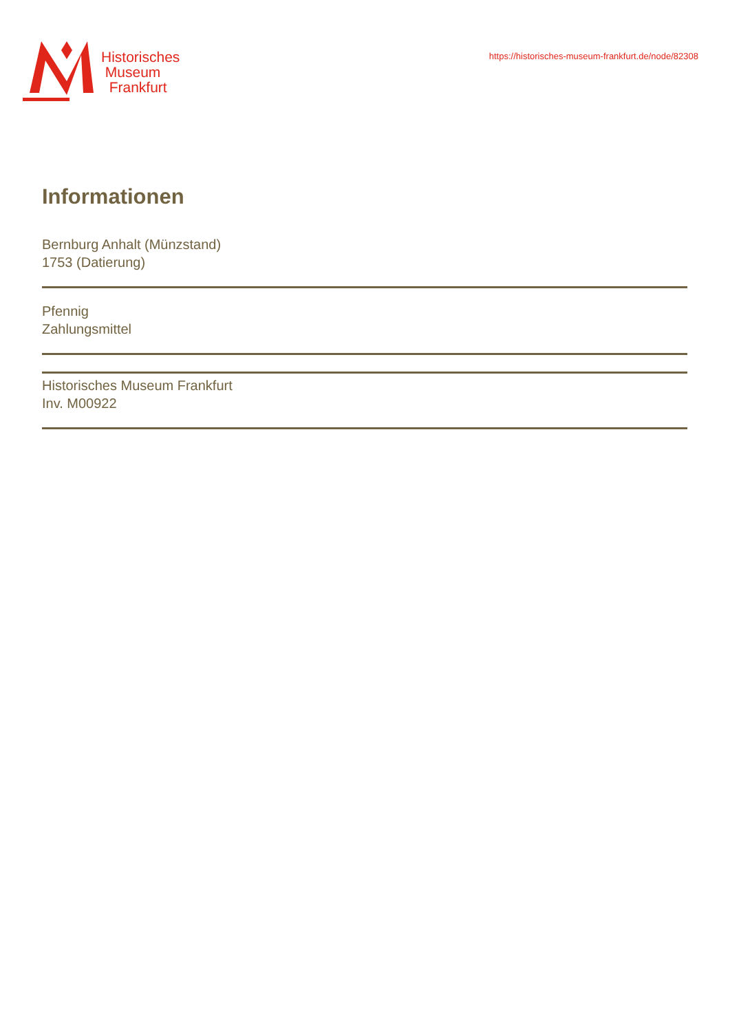Historisches
Museum
Frankfurt
https://historisches-museum-frankfurt.de/node/82308
Informationen
Bernburg Anhalt (Münzstand)
1753 (Datierung)
Pfennig
Zahlungsmittel
Historisches Museum Frankfurt
Inv. M00922